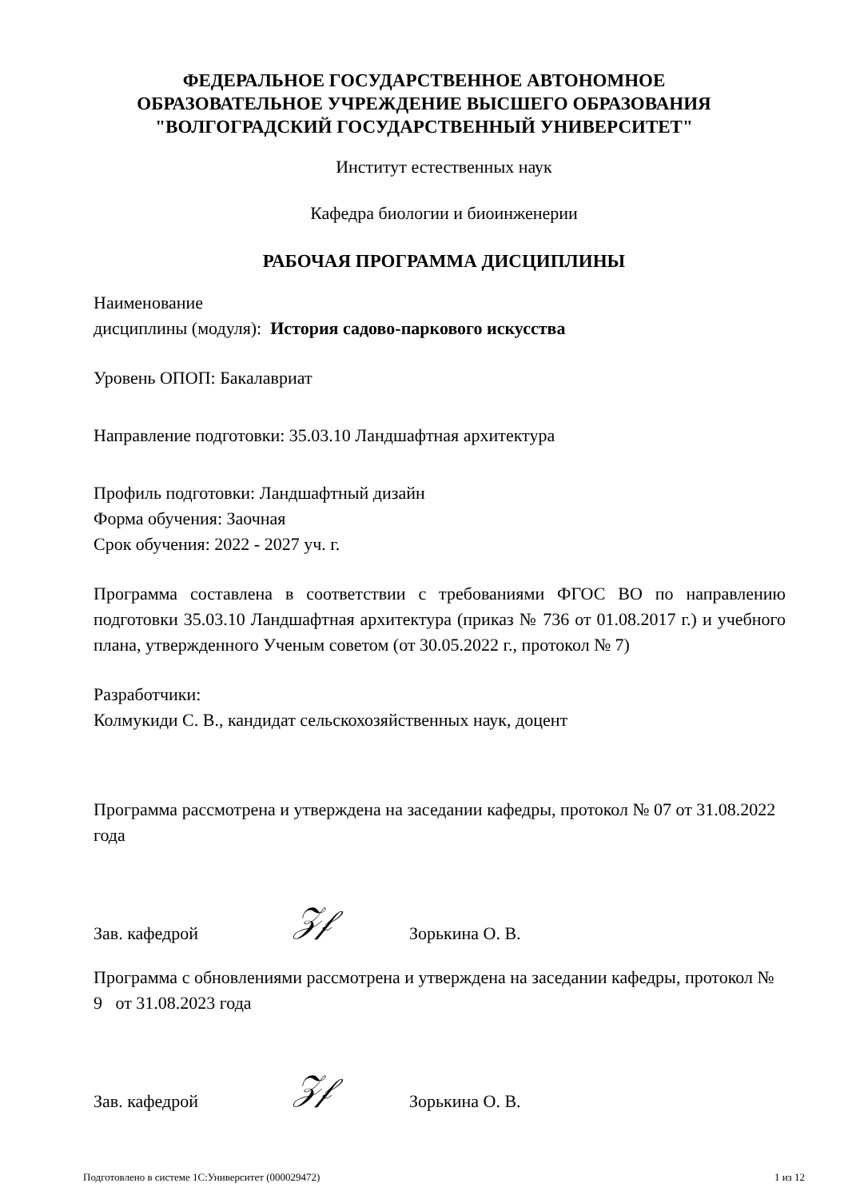ФЕДЕРАЛЬНОЕ ГОСУДАРСТВЕННОЕ АВТОНОМНОЕ
ОБРАЗОВАТЕЛЬНОЕ УЧРЕЖДЕНИЕ ВЫСШЕГО ОБРАЗОВАНИЯ
"ВОЛГОГРАДСКИЙ ГОСУДАРСТВЕННЫЙ УНИВЕРСИТЕТ"
Институт естественных наук
Кафедра биологии и биоинженерии
РАБОЧАЯ ПРОГРАММА ДИСЦИПЛИНЫ
Наименование
дисциплины (модуля): История садово-паркового искусства
Уровень ОПОП: Бакалавриат
Направление подготовки: 35.03.10 Ландшафтная архитектура
Профиль подготовки: Ландшафтный дизайн
Форма обучения: Заочная
Срок обучения: 2022 - 2027 уч. г.
Программа составлена в соответствии с требованиями ФГОС ВО по направлению подготовки 35.03.10 Ландшафтная архитектура (приказ № 736 от 01.08.2017 г.) и учебного плана, утвержденного Ученым советом (от 30.05.2022 г., протокол № 7)
Разработчики:
Колмукиди С. В., кандидат сельскохозяйственных наук, доцент
Программа рассмотрена и утверждена на заседании кафедры, протокол № 07 от 31.08.2022 года
Зав. кафедрой 𝒵𝒻 Зорькина О. В.
Программа с обновлениями рассмотрена и утверждена на заседании кафедры, протокол № 9 от 31.08.2023 года
Зав. кафедрой 𝒵𝒻 Зорькина О. В.
Подготовлено в системе 1С:Университет (000029472) 1 из 12